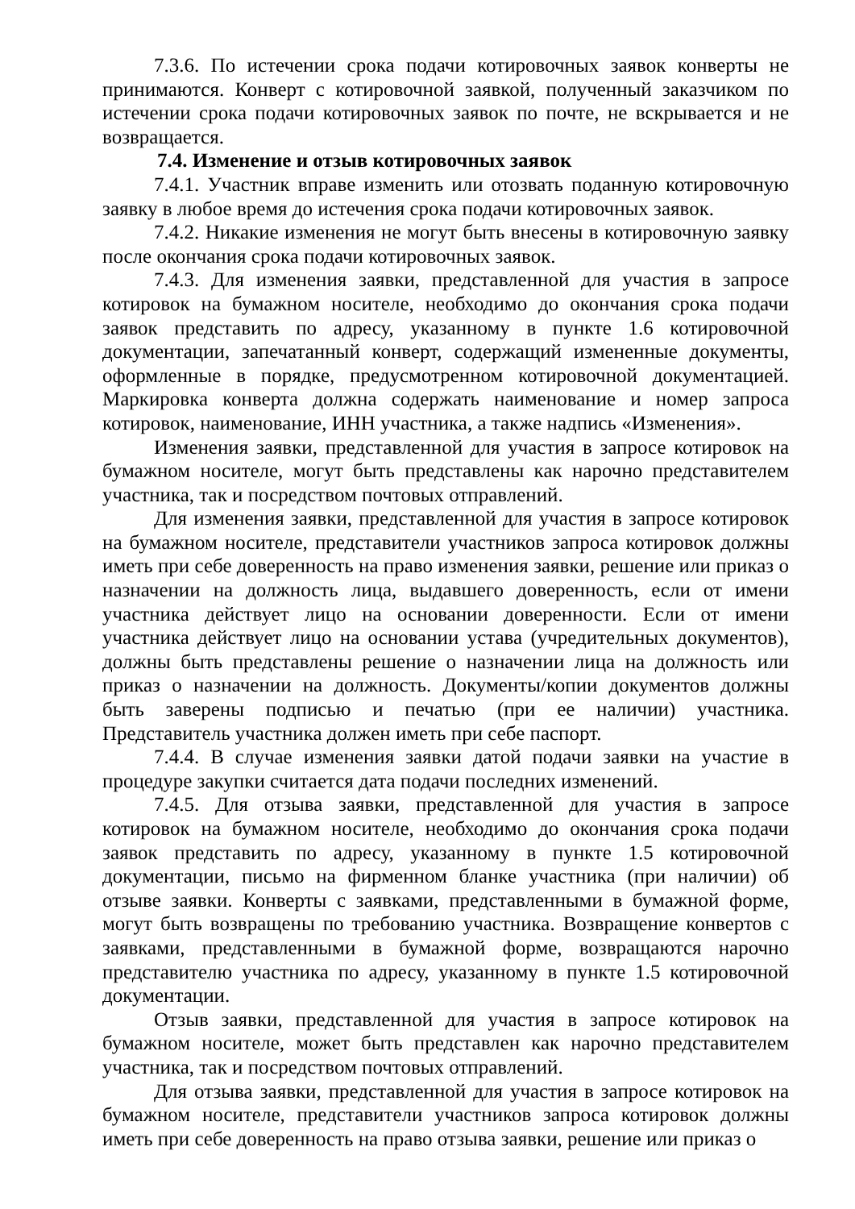7.3.6. По истечении срока подачи котировочных заявок конверты не принимаются. Конверт с котировочной заявкой, полученный заказчиком по истечении срока подачи котировочных заявок по почте, не вскрывается и не возвращается.
7.4. Изменение и отзыв котировочных заявок
7.4.1. Участник вправе изменить или отозвать поданную котировочную заявку в любое время до истечения срока подачи котировочных заявок.
7.4.2. Никакие изменения не могут быть внесены в котировочную заявку после окончания срока подачи котировочных заявок.
7.4.3. Для изменения заявки, представленной для участия в запросе котировок на бумажном носителе, необходимо до окончания срока подачи заявок представить по адресу, указанному в пункте 1.6 котировочной документации, запечатанный конверт, содержащий измененные документы, оформленные в порядке, предусмотренном котировочной документацией. Маркировка конверта должна содержать наименование и номер запроса котировок, наименование, ИНН участника, а также надпись «Изменения».
Изменения заявки, представленной для участия в запросе котировок на бумажном носителе, могут быть представлены как нарочно представителем участника, так и посредством почтовых отправлений.
Для изменения заявки, представленной для участия в запросе котировок на бумажном носителе, представители участников запроса котировок должны иметь при себе доверенность на право изменения заявки, решение или приказ о назначении на должность лица, выдавшего доверенность, если от имени участника действует лицо на основании доверенности. Если от имени участника действует лицо на основании устава (учредительных документов), должны быть представлены решение о назначении лица на должность или приказ о назначении на должность. Документы/копии документов должны быть заверены подписью и печатью (при ее наличии) участника. Представитель участника должен иметь при себе паспорт.
7.4.4. В случае изменения заявки датой подачи заявки на участие в процедуре закупки считается дата подачи последних изменений.
7.4.5. Для отзыва заявки, представленной для участия в запросе котировок на бумажном носителе, необходимо до окончания срока подачи заявок представить по адресу, указанному в пункте 1.5 котировочной документации, письмо на фирменном бланке участника (при наличии) об отзыве заявки. Конверты с заявками, представленными в бумажной форме, могут быть возвращены по требованию участника. Возвращение конвертов с заявками, представленными в бумажной форме, возвращаются нарочно представителю участника по адресу, указанному в пункте 1.5 котировочной документации.
Отзыв заявки, представленной для участия в запросе котировок на бумажном носителе, может быть представлен как нарочно представителем участника, так и посредством почтовых отправлений.
Для отзыва заявки, представленной для участия в запросе котировок на бумажном носителе, представители участников запроса котировок должны иметь при себе доверенность на право отзыва заявки, решение или приказ о